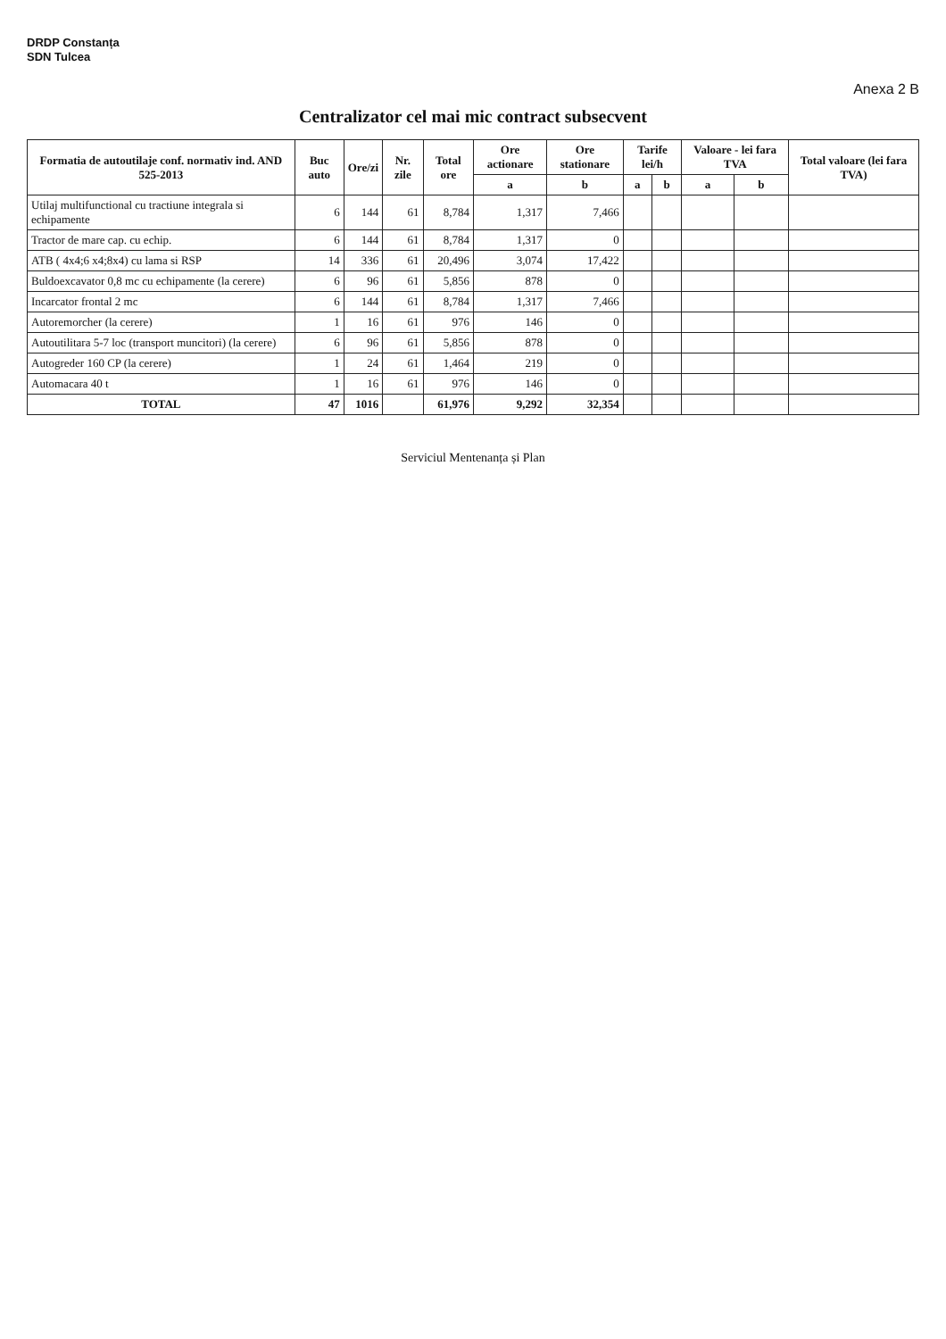DRDP Constanța
SDN Tulcea
Anexa 2 B
Centralizator cel mai mic contract subsecvent
| Formatia de autoutilaje conf. normativ ind. AND 525-2013 | Buc auto | Ore/zi | Nr. zile | Total ore | Ore actionare | Ore stationare | Tarife lei/h | | Valoare - lei fara TVA | | Total valoare (lei fara TVA) |
| --- | --- | --- | --- | --- | --- | --- | --- | --- | --- | --- | --- |
| | | | | | a | b | a | b | a | b | |
| Utilaj multifunctional cu tractiune integrala si echipamente | 6 | 144 | 61 | 8,784 | 1,317 | 7,466 | | | | | |
| Tractor de mare cap. cu echip. | 6 | 144 | 61 | 8,784 | 1,317 | 0 | | | | | |
| ATB ( 4x4;6 x4;8x4) cu lama si RSP | 14 | 336 | 61 | 20,496 | 3,074 | 17,422 | | | | | |
| Buldoexcavator 0,8 mc cu echipamente (la cerere) | 6 | 96 | 61 | 5,856 | 878 | 0 | | | | | |
| Incarcator frontal 2 mc | 6 | 144 | 61 | 8,784 | 1,317 | 7,466 | | | | | |
| Autoremorcher (la cerere) | 1 | 16 | 61 | 976 | 146 | 0 | | | | | |
| Autoutilitara 5-7 loc (transport muncitori) (la cerere) | 6 | 96 | 61 | 5,856 | 878 | 0 | | | | | |
| Autogreder 160 CP (la cerere) | 1 | 24 | 61 | 1,464 | 219 | 0 | | | | | |
| Automacara 40 t | 1 | 16 | 61 | 976 | 146 | 0 | | | | | |
| TOTAL | 47 | 1016 | | 61,976 | 9,292 | 32,354 | | | | | |
Serviciul Mentenanța și Plan